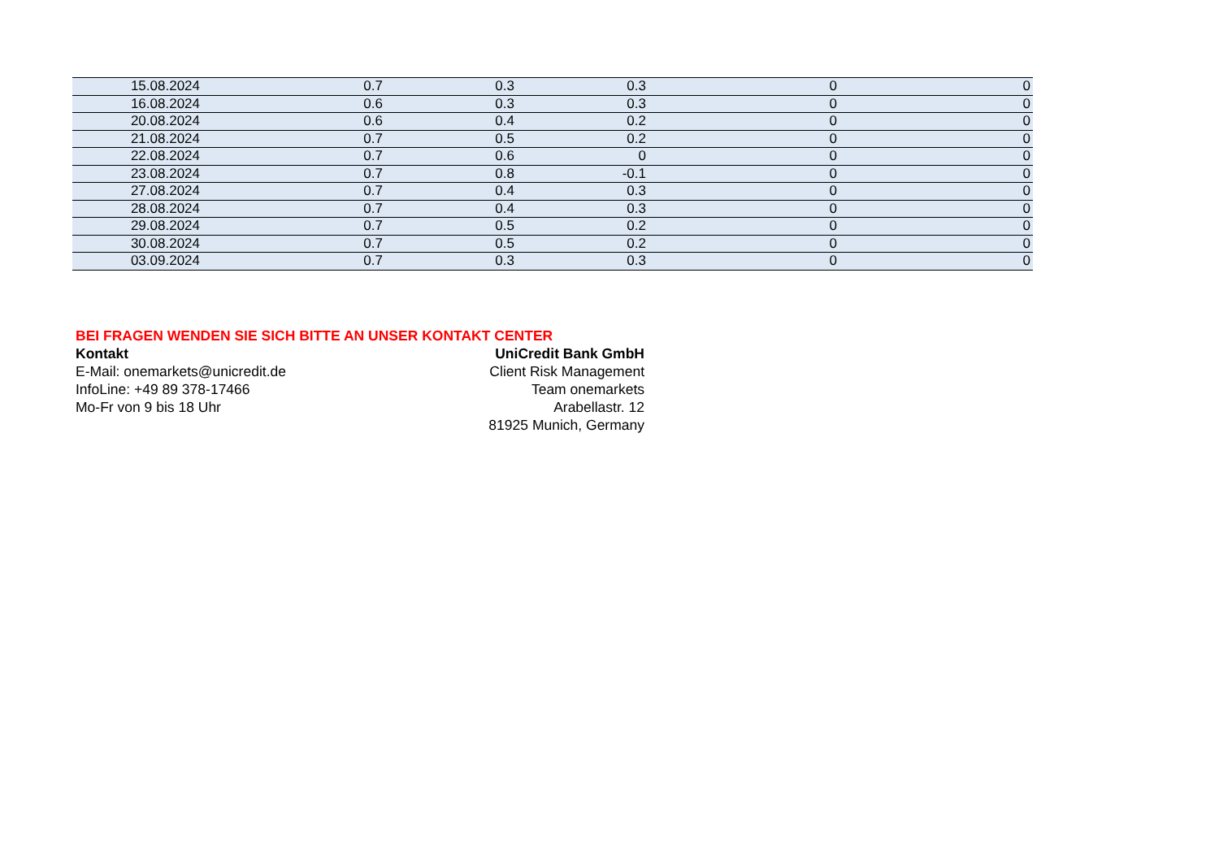| 15.08.2024 | 0.7 | 0.3 | 0.3 | 0 | 0 |
| 16.08.2024 | 0.6 | 0.3 | 0.3 | 0 | 0 |
| 20.08.2024 | 0.6 | 0.4 | 0.2 | 0 | 0 |
| 21.08.2024 | 0.7 | 0.5 | 0.2 | 0 | 0 |
| 22.08.2024 | 0.7 | 0.6 | 0 | 0 | 0 |
| 23.08.2024 | 0.7 | 0.8 | -0.1 | 0 | 0 |
| 27.08.2024 | 0.7 | 0.4 | 0.3 | 0 | 0 |
| 28.08.2024 | 0.7 | 0.4 | 0.3 | 0 | 0 |
| 29.08.2024 | 0.7 | 0.5 | 0.2 | 0 | 0 |
| 30.08.2024 | 0.7 | 0.5 | 0.2 | 0 | 0 |
| 03.09.2024 | 0.7 | 0.3 | 0.3 | 0 | 0 |
BEI FRAGEN WENDEN SIE SICH BITTE AN UNSER KONTAKT CENTER
Kontakt
E-Mail: onemarkets@unicredit.de
InfoLine: +49 89 378-17466
Mo-Fr von 9 bis 18 Uhr
UniCredit Bank GmbH
Client Risk Management
Team onemarkets
Arabellastr. 12
81925 Munich, Germany